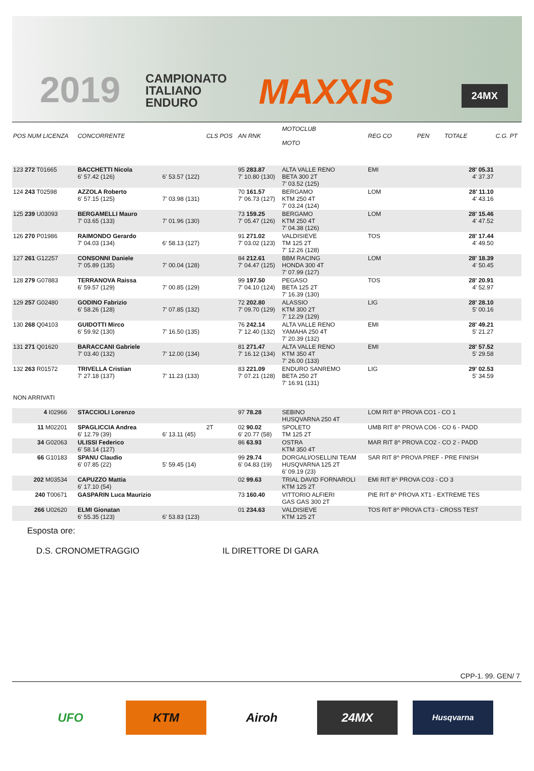2019
CAMPIONATO
ITALIANO
ENDURO
MAXXIS 24MX
| POS NUM LICENZA | CONCORRENTE | | CLS POS | AN RNK | MOTOCLUB MOTO | REG CO | PEN | TOTALE | C.G. PT |
| --- | --- | --- | --- | --- | --- | --- | --- | --- | --- |
| 123 272 T01665 | BACCHETTI Nicola 6' 57.42 (126) | 6' 53.57 (122) | | 95 283.87 7' 10.80 (130) | ALTA VALLE RENO BETA 300 2T 7' 03.52 (125) | EMI | | 28' 05.31 4' 37.37 | |
| 124 243 T02598 | AZZOLA Roberto 6' 57.15 (125) | 7' 03.98 (131) | | 70 161.57 7' 06.73 (127) | BERGAMO KTM 250 4T 7' 03.24 (124) | LOM | | 28' 11.10 4' 43.16 | |
| 125 239 U03093 | BERGAMELLI Mauro 7' 03.65 (133) | 7' 01.96 (130) | | 73 159.25 7' 05.47 (126) | BERGAMO KTM 250 4T 7' 04.38 (126) | LOM | | 28' 15.46 4' 47.52 | |
| 126 270 P01986 | RAIMONDO Gerardo 7' 04.03 (134) | 6' 58.13 (127) | | 91 271.02 7' 03.02 (123) | VALDISIEVE TM 125 2T 7' 12.26 (128) | TOS | | 28' 17.44 4' 49.50 | |
| 127 261 G12257 | CONSONNI Daniele 7' 05.89 (135) | 7' 00.04 (128) | | 84 212.61 7' 04.47 (125) | BBM RACING HONDA 300 4T 7' 07.99 (127) | LOM | | 28' 18.39 4' 50.45 | |
| 128 279 G07883 | TERRANOVA Raissa 6' 59.57 (129) | 7' 00.85 (129) | | 99 197.50 7' 04.10 (124) | PEGASO BETA 125 2T 7' 16.39 (130) | TOS | | 28' 20.91 4' 52.97 | |
| 129 257 G02480 | GODINO Fabrizio 6' 58.26 (128) | 7' 07.85 (132) | | 72 202.80 7' 09.70 (129) | ALASSIO KTM 300 2T 7' 12.29 (129) | LIG | | 28' 28.10 5' 00.16 | |
| 130 268 Q04103 | GUIDOTTI Mirco 6' 59.92 (130) | 7' 16.50 (135) | | 76 242.14 7' 12.40 (132) | ALTA VALLE RENO YAMAHA 250 4T 7' 20.39 (132) | EMI | | 28' 49.21 5' 21.27 | |
| 131 271 Q01620 | BARACCANI Gabriele 7' 03.40 (132) | 7' 12.00 (134) | | 81 271.47 7' 16.12 (134) | ALTA VALLE RENO KTM 350 4T 7' 26.00 (133) | EMI | | 28' 57.52 5' 29.58 | |
| 132 263 R01572 | TRIVELLA Cristian 7' 27.18 (137) | 7' 11.23 (133) | | 83 221.09 7' 07.21 (128) | ENDURO SANREMO BETA 250 2T 7' 16.91 (131) | LIG | | 29' 02.53 5' 34.59 | |
| NON ARRIVATI | | | | | | | | | |
| 4 I02966 | STACCIOLI Lorenzo | | | 97 78.28 | SEBINO HUSQVARNA 250 4T | LOM RIT 8^ PROVA CO1 - CO 1 | | | |
| 11 M02201 | SPAGLICCIA Andrea 6' 12.79 (39) | 6' 13.11 (45) | 2T | 02 90.02 6' 20.77 (58) | SPOLETO TM 125 2T | UMB RIT 8^ PROVA CO6 - CO 6 - PADD | | | |
| 34 G02063 | ULISSI Federico 6' 58.14 (127) | | | 86 63.93 | OSTRA KTM 350 4T | MAR RIT 8^ PROVA CO2 - CO 2 - PADD | | | |
| 66 G10183 | SPANU Claudio 6' 07.85 (22) | 5' 59.45 (14) | | 99 29.74 6' 04.83 (19) | DORGALI/OSELLINI TEAM HUSQVARNA 125 2T 6' 09.19 (23) | SAR RIT 8^ PROVA PREF - PRE FINISH | | | |
| 202 M03534 | CAPUZZO Mattia 6' 17.10 (54) | | | 02 99.63 | TRIAL DAVID FORNAROLI KTM 125 2T | EMI RIT 8^ PROVA CO3 - CO 3 | | | |
| 240 T00671 | GASPARIN Luca Maurizio | | | 73 160.40 | VITTORIO ALFIERI GAS GAS 300 2T | PIE RIT 8^ PROVA XT1 - EXTREME TES | | | |
| 266 U02620 | ELMI Gionatan 6' 55.35 (123) | 6' 53.83 (123) | | 01 234.63 | VALDISIEVE KTM 125 2T | TOS RIT 8^ PROVA CT3 - CROSS TEST | | | |
Esposta ore:
D.S. CRONOMETRAGGIO IL DIRETTORE DI GARA
CPP-1. 99. GEN/ 7
UFO KTM Airoh 24MX
Husqvarna